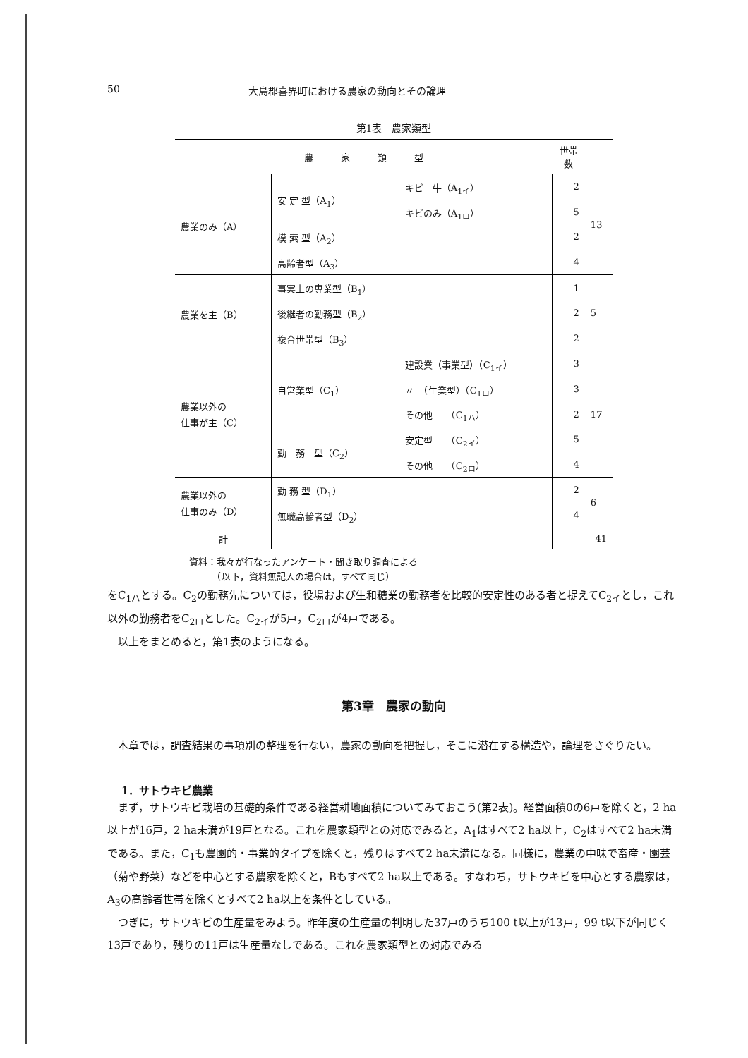50 大島郡喜界町における農家の動向とその論理
第1表　農家類型
| 農 家 類 型 | | | 世帯数 | |
| --- | --- | --- | --- | --- |
| 農業のみ（A） | 安 定 型（A<sub>1</sub>） | キビ＋牛（A<sub>1イ</sub>） | 2 | 13 |
| | | キビのみ（A<sub>1ロ</sub>） | 5 | |
| | 模 索 型（A<sub>2</sub>） | | 2 | |
| | 高齢者型（A<sub>3</sub>） | | 4 | |
| 農業を主（B） | 事実上の専業型（B<sub>1</sub>） | | 1 | 5 |
| | 後継者の勤務型（B<sub>2</sub>） | | 2 | |
| | 複合世帯型（B<sub>3</sub>） | | 2 | |
| 農業以外の 仕事が主（C） | 自営業型（C<sub>1</sub>） | 建設業（事業型）（C<sub>1イ</sub>） | 3 | 17 |
| | | 〃 （生業型）（C<sub>1ロ</sub>） | 3 | |
| | | その他 （C<sub>1ハ</sub>） | 2 | |
| | 勤 務 型（C<sub>2</sub>） | 安定型 （C<sub>2イ</sub>） | 5 | |
| | | その他 （C<sub>2ロ</sub>） | 4 | |
| 農業以外の 仕事のみ（D） | 勤 務 型（D<sub>1</sub>） | | 2 | 6 |
| | 無職高齢者型（D<sub>2</sub>） | | 4 | |
| 計 | | | 41 | |
資料：我々が行なったアンケート・聞き取り調査による
　　　（以下，資料無記入の場合は，すべて同じ）
をC<sub>1ハ</sub>とする。C<sub>2</sub>の勤務先については，役場および生和糖業の勤務者を比較的安定性のある者と捉えてC<sub>2イ</sub>とし，これ以外の勤務者をC<sub>2ロ</sub>とした。C<sub>2イ</sub>が5戸，C<sub>2ロ</sub>が4戸である。
以上をまとめると，第1表のようになる。
第3章　農家の動向
本章では，調査結果の事項別の整理を行ない，農家の動向を把握し，そこに潜在する構造や，論理をさぐりたい。
1．サトウキビ農業
まず，サトウキビ栽培の基礎的条件である経営耕地面積についてみておこう(第2表)。経営面積0の6戸を除くと，2 ha以上が16戸，2 ha未満が19戸となる。これを農家類型との対応でみると，A<sub>1</sub>はすべて2 ha以上，C<sub>2</sub>はすべて2 ha未満である。また，C<sub>1</sub>も農園的・事業的タイプを除くと，残りはすべて2 ha未満になる。同様に，農業の中味で畜産・園芸（菊や野菜）などを中心とする農家を除くと，Bもすべて2 ha以上である。すなわち，サトウキビを中心とする農家は，A<sub>3</sub>の高齢者世帯を除くとすべて2 ha以上を条件としている。
つぎに，サトウキビの生産量をみよう。昨年度の生産量の判明した37戸のうち100 t以上が13戸，99 t以下が同じく13戸であり，残りの11戸は生産量なしである。これを農家類型との対応でみる